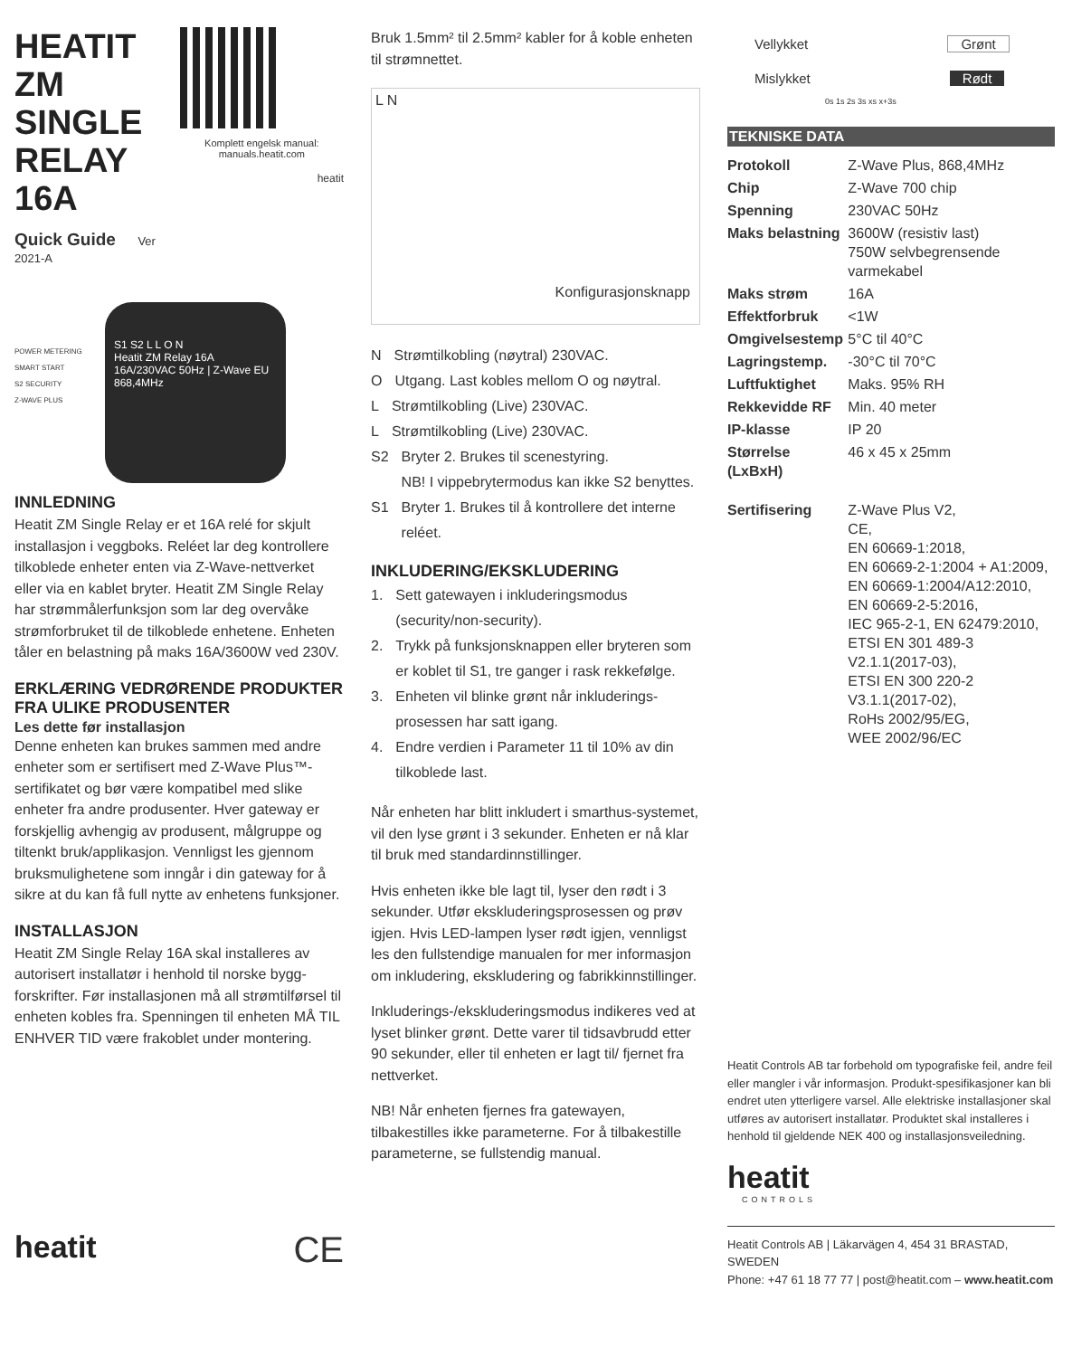HEATIT
ZM SINGLE
RELAY 16A
Quick Guide Ver 2021-A
Komplett engelsk manual: manuals.heatit.com
heatit
S1 S2 L L O N
Heatit ZM Relay 16A
16A/230VAC 50Hz | Z-Wave EU 868,4MHz
POWER METERING
SMART START
S2 SECURITY
Z-WAVE PLUS
INNLEDNING
Heatit ZM Single Relay er et 16A relé for skjult installasjon i veggboks. Reléet lar deg kontrollere tilkoblede enheter enten via Z-Wave-nettverket eller via en kablet bryter. Heatit ZM Single Relay har strømmålerfunksjon som lar deg overvåke strømforbruket til de tilkoblede enhetene. Enheten tåler en belastning på maks 16A/3600W ved 230V.
ERKLÆRING VEDRØRENDE PRODUKTER FRA ULIKE PRODUSENTER
Les dette før installasjon
Denne enheten kan brukes sammen med andre enheter som er sertifisert med Z-Wave Plus™-sertifikatet og bør være kompatibel med slike enheter fra andre produsenter. Hver gateway er forskjellig avhengig av produsent, målgruppe og tiltenkt bruk/applikasjon. Vennligst les gjennom bruksmulighetene som inngår i din gateway for å sikre at du kan få full nytte av enhetens funksjoner.
INSTALLASJON
Heatit ZM Single Relay 16A skal installeres av autorisert installatør i henhold til norske bygg-forskrifter. Før installasjonen må all strømtilførsel til enheten kobles fra. Spenningen til enheten MÅ TIL ENHVER TID være frakoblet under montering.
heatit CE
Bruk 1.5mm² til 2.5mm² kabler for å koble enheten til strømnettet.
L N
Konfigurasjonsknapp
N Strømtilkobling (nøytral) 230VAC.
O Utgang. Last kobles mellom O og nøytral.
L Strømtilkobling (Live) 230VAC.
L Strømtilkobling (Live) 230VAC.
S2 Bryter 2. Brukes til scenestyring.
NB! I vippebrytermodus kan ikke S2 benyttes.
S1 Bryter 1. Brukes til å kontrollere det interne reléet.
INKLUDERING/EKSKLUDERING
1. Sett gatewayen i inkluderingsmodus (security/non-security).
2. Trykk på funksjonsknappen eller bryteren som er koblet til S1, tre ganger i rask rekkefølge.
3. Enheten vil blinke grønt når inkluderings-prosessen har satt igang.
4. Endre verdien i Parameter 11 til 10% av din tilkoblede last.
Når enheten har blitt inkludert i smarthus-systemet, vil den lyse grønt i 3 sekunder. Enheten er nå klar til bruk med standardinnstillinger.
Hvis enheten ikke ble lagt til, lyser den rødt i 3 sekunder. Utfør ekskluderingsprosessen og prøv igjen. Hvis LED-lampen lyser rødt igjen, vennligst les den fullstendige manualen for mer informasjon om inkludering, ekskludering og fabrikkinnstillinger.
Inkluderings-/ekskluderingsmodus indikeres ved at lyset blinker grønt. Dette varer til tidsavbrudd etter 90 sekunder, eller til enheten er lagt til/ fjernet fra nettverket.
NB! Når enheten fjernes fra gatewayen, tilbakestilles ikke parameterne. For å tilbakestille parameterne, se fullstendig manual.
Vellykket Grønt
Mislykket Rødt
0s 1s 2s 3s xs x+3s
TEKNISKE DATA
| Protokoll | Z-Wave Plus, 868,4MHz |
| Chip | Z-Wave 700 chip |
| Spenning | 230VAC 50Hz |
| Maks belastning | 3600W (resistiv last) 750W selvbegrensende varmekabel |
| Maks strøm | 16A |
| Effektforbruk | <1W |
| Omgivelsestemp | 5°C til 40°C |
| Lagringstemp. | -30°C til 70°C |
| Luftfuktighet | Maks. 95% RH |
| Rekkevidde RF | Min. 40 meter |
| IP-klasse | IP 20 |
| Størrelse (LxBxH) | 46 x 45 x 25mm |
| Sertifisering | Z-Wave Plus V2, CE, EN 60669-1:2018, EN 60669-2-1:2004 + A1:2009, EN 60669-1:2004/A12:2010, EN 60669-2-5:2016, IEC 965-2-1, EN 62479:2010, ETSI EN 301 489-3 V2.1.1(2017-03), ETSI EN 300 220-2 V3.1.1(2017-02), RoHs 2002/95/EG, WEE 2002/96/EC |
Heatit Controls AB tar forbehold om typografiske feil, andre feil eller mangler i vår informasjon. Produkt-spesifikasjoner kan bli endret uten ytterligere varsel. Alle elektriske installasjoner skal utføres av autorisert installatør. Produktet skal installeres i henhold til gjeldende NEK 400 og installasjonsveiledning.
heatit
CONTROLS
Heatit Controls AB | Läkarvägen 4, 454 31 BRASTAD, SWEDEN
Phone: +47 61 18 77 77 | post@heatit.com – www.heatit.com